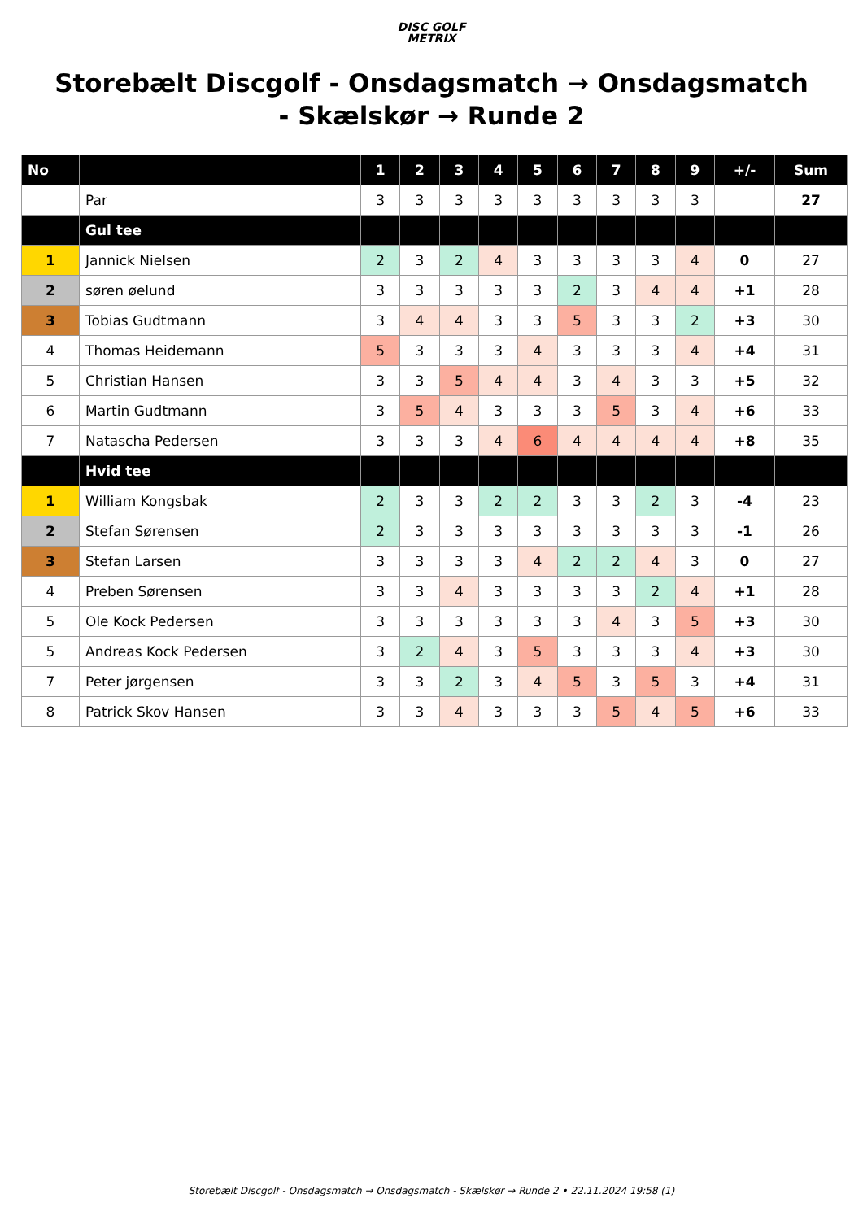DISC GOLF
METRIX
Storebælt Discgolf - Onsdagsmatch → Onsdagsmatch - Skælskør → Runde 2
| No | | 1 | 2 | 3 | 4 | 5 | 6 | 7 | 8 | 9 | +/- | Sum |
| --- | --- | --- | --- | --- | --- | --- | --- | --- | --- | --- | --- | --- |
| | Par | 3 | 3 | 3 | 3 | 3 | 3 | 3 | 3 | 3 | | 27 |
| | Gul tee | | | | | | | | | | | |
| 1 | Jannick Nielsen | 2 | 3 | 2 | 4 | 3 | 3 | 3 | 3 | 4 | 0 | 27 |
| 2 | søren øelund | 3 | 3 | 3 | 3 | 3 | 2 | 3 | 4 | 4 | +1 | 28 |
| 3 | Tobias Gudtmann | 3 | 4 | 4 | 3 | 3 | 5 | 3 | 3 | 2 | +3 | 30 |
| 4 | Thomas Heidemann | 5 | 3 | 3 | 3 | 4 | 3 | 3 | 3 | 4 | +4 | 31 |
| 5 | Christian Hansen | 3 | 3 | 5 | 4 | 4 | 3 | 4 | 3 | 3 | +5 | 32 |
| 6 | Martin Gudtmann | 3 | 5 | 4 | 3 | 3 | 3 | 5 | 3 | 4 | +6 | 33 |
| 7 | Natascha Pedersen | 3 | 3 | 3 | 4 | 6 | 4 | 4 | 4 | 4 | +8 | 35 |
| | Hvid tee | | | | | | | | | | | |
| 1 | William Kongsbak | 2 | 3 | 3 | 2 | 2 | 3 | 3 | 2 | 3 | -4 | 23 |
| 2 | Stefan Sørensen | 2 | 3 | 3 | 3 | 3 | 3 | 3 | 3 | 3 | -1 | 26 |
| 3 | Stefan Larsen | 3 | 3 | 3 | 3 | 4 | 2 | 2 | 4 | 3 | 0 | 27 |
| 4 | Preben Sørensen | 3 | 3 | 4 | 3 | 3 | 3 | 3 | 2 | 4 | +1 | 28 |
| 5 | Ole Kock Pedersen | 3 | 3 | 3 | 3 | 3 | 3 | 4 | 3 | 5 | +3 | 30 |
| 5 | Andreas Kock Pedersen | 3 | 2 | 4 | 3 | 5 | 3 | 3 | 3 | 4 | +3 | 30 |
| 7 | Peter jørgensen | 3 | 3 | 2 | 3 | 4 | 5 | 3 | 5 | 3 | +4 | 31 |
| 8 | Patrick Skov Hansen | 3 | 3 | 4 | 3 | 3 | 3 | 5 | 4 | 5 | +6 | 33 |
Storebælt Discgolf - Onsdagsmatch → Onsdagsmatch - Skælskør → Runde 2 • 22.11.2024 19:58 (1)